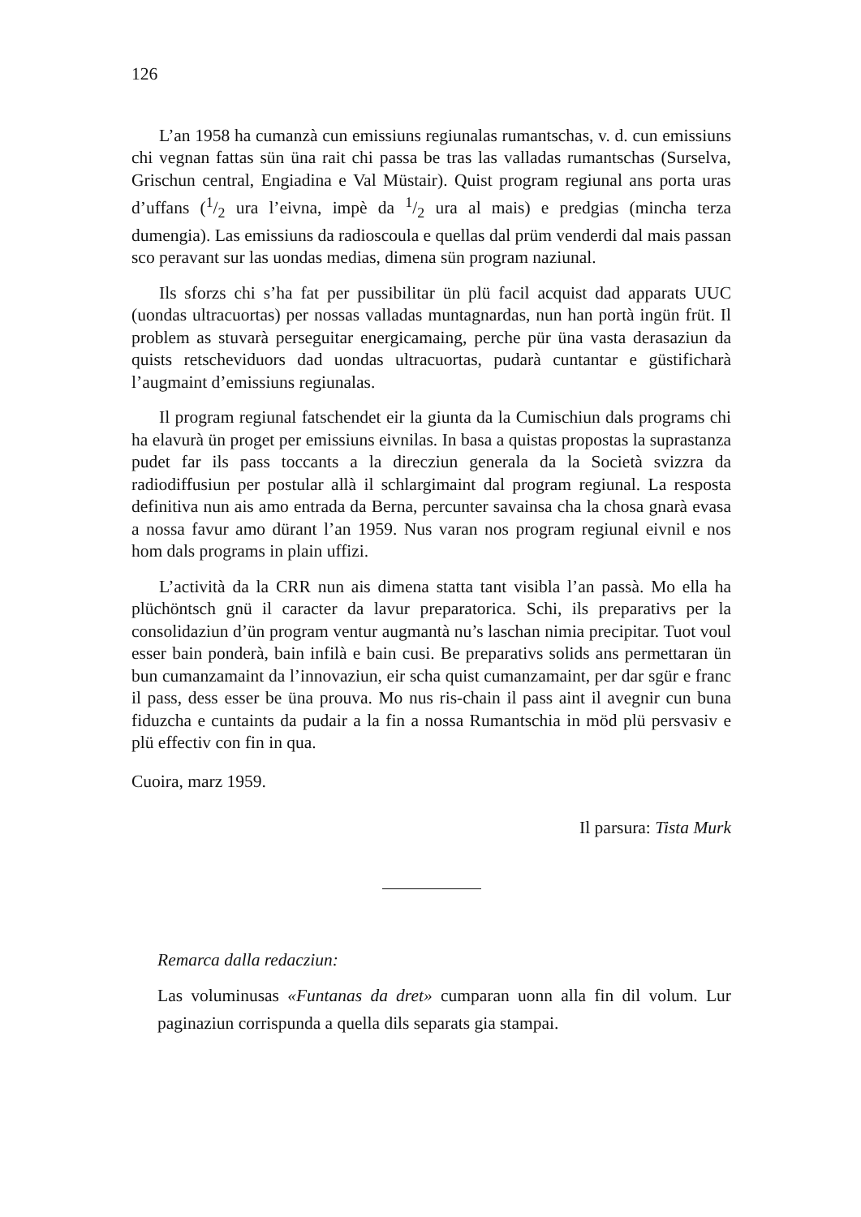126
L’an 1958 ha cumanzà cun emissiuns regiunalas rumantschas, v. d. cun emissiuns chi vegnan fattas sün üna rait chi passa be tras las valladas rumantschas (Surselva, Grischun central, Engiadina e Val Müstair). Quist program regiunal ans porta uras d’uffans (1/2 ura l’eivna, impè da 1/2 ura al mais) e predgias (mincha terza dumengia). Las emissiuns da radioscoula e quellas dal prüm venderdi dal mais passan sco peravant sur las uondas medias, dimena sün program naziunal.
Ils sforzs chi s’ha fat per pussibilitar ün plü facil acquist dad apparats UUC (uondas ultracuortas) per nossas valladas muntagnardas, nun han portà ingün früt. Il problem as stuvarà perseguitar energicamaing, perche pür üna vasta derasaziun da quists retscheviduors dad uondas ultracuortas, pudarà cuntantar e güstificharà l’augmaint d’emissiuns regiunalas.
Il program regiunal fatschendet eir la giunta da la Cumischiun dals programs chi ha elavurà ün proget per emissiuns eivnilas. In basa a quistas propostas la suprastanza pudet far ils pass toccants a la direcziun generala da la Società svizzra da radiodiffusiun per postular allà il schlargimaint dal program regiunal. La resposta definitiva nun ais amo entrada da Berna, percunter savainsa cha la chosa gnarà evasa a nossa favur amo dürant l’an 1959. Nus varan nos program regiunal eivnil e nos hom dals programs in plain uffizi.
L’actività da la CRR nun ais dimena statta tant visibla l’an passà. Mo ella ha plüchöntsch gnü il caracter da lavur preparatorica. Schi, ils preparativs per la consolidaziun d’ün program ventur augmantà nu’s laschan nimia precipitar. Tuot voul esser bain ponderà, bain infilà e bain cusi. Be preparativs solids ans permettaran ün bun cumanzamaint da l’innovaziun, eir scha quist cumanzamaint, per dar sgür e franc il pass, dess esser be üna prouva. Mo nus ris-chain il pass aint il avegnir cun buna fiduzcha e cuntaints da pudair a la fin a nossa Rumantschia in möd plü persvasiv e plü effectiv con fin in qua.
Cuoira, marz 1959.
Il parsura: Tista Murk
Remarca dalla redacziun:
Las voluminusas «Funtanas da dret» cumparan uonn alla fin dil volum. Lur paginaziun corrispunda a quella dils separats gia stampai.